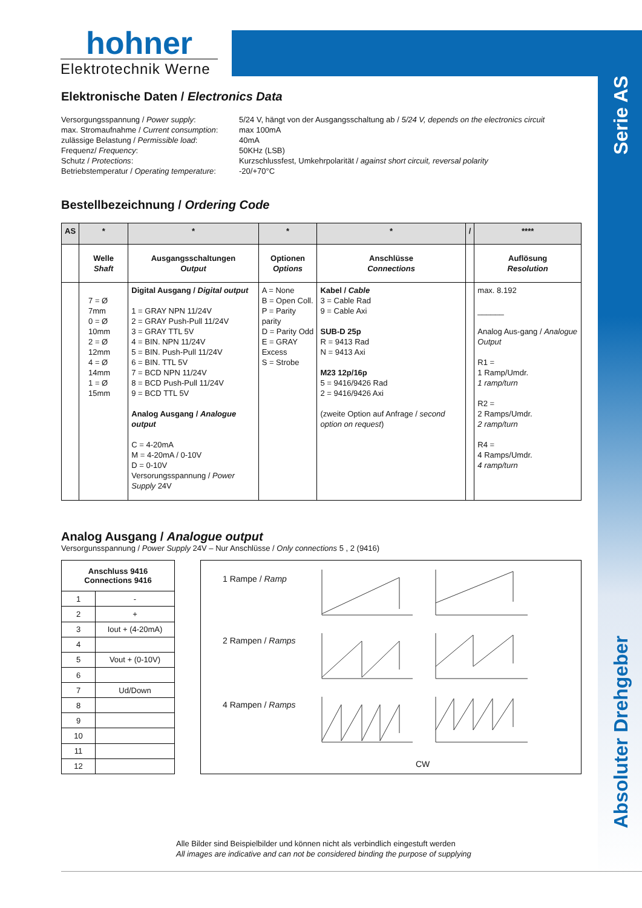hohner
Elektrotechnik Werne
Serie AS
Absoluter Drehgeber
Elektronische Daten / Electronics Data
Versorgungsspannung / Power supply:
5/24 V, hängt von der Ausgangsschaltung ab / 5/24 V, depends on the electronics circuit
max. Stromaufnahme / Current consumption:
max 100mA
zulässige Belastung / Permissible load:
40mA
Frequenz/ Frequency:
50KHz (LSB)
Schutz / Protections:
Kurzschlussfest, Umkehrpolarität / against short circuit, reversal polarity
Betriebstemperatur / Operating temperature:
-20/+70°C
Bestellbezeichnung / Ordering Code
| AS | * | * | * | * | / | **** |
| --- | --- | --- | --- | --- | --- | --- |
| | Welle Shaft | Ausgangsschaltungen Output | Optionen Options | Anschlüsse Connections | | Auflösung Resolution |
| | 7 = Ø 7mm 0 = Ø 10mm 2 = Ø 12mm 4 = Ø 14mm 1 = Ø 15mm | Digital Ausgang / Digital output 1 = GRAY NPN 11/24V 2 = GRAY Push-Pull 11/24V 3 = GRAY TTL 5V 4 = BIN. NPN 11/24V 5 = BIN. Push-Pull 11/24V 6 = BIN. TTL 5V 7 = BCD NPN 11/24V 8 = BCD Push-Pull 11/24V 9 = BCD TTL 5V Analog Ausgang / Analogue output C = 4-20mA M = 4-20mA / 0-10V D = 0-10V Versorungsspannung / Power Supply 24V | A = None B = Open Coll. P = Parity parity D = Parity Odd E = GRAY Excess S = Strobe | Kabel / Cable 3 = Cable Rad 9 = Cable Axi SUB-D 25p R = 9413 Rad N = 9413 Axi M23 12p/16p 5 = 9416/9426 Rad 2 = 9416/9426 Axi (zweite Option auf Anfrage / second option on request ) | | max. 8.192 ______ Analog Aus-gang / Analogue Output R1 = 1 Ramp/Umdr. 1 ramp/turn R2 = 2 Ramps/Umdr. 2 ramp/turn R4 = 4 Ramps/Umdr. 4 ramp/turn |
Analog Ausgang / Analogue output
Versorgunsspannung / Power Supply 24V – Nur Anschlüsse / Only connections 5 , 2 (9416)
| Anschluss 9416 Connections 9416 | |
| 1 | - |
| 2 | + |
| 3 | Iout + (4-20mA) |
| 4 | |
| 5 | Vout + (0-10V) |
| 6 | |
| 7 | Ud/Down |
| 8 | |
| 9 | |
| 10 | |
| 11 | |
| 12 | |
1 Rampe / Ramp
2 Rampen / Ramps
4 Rampen / Ramps
CW
Alle Bilder sind Beispielbilder und können nicht als verbindlich eingestuft werden
All images are indicative and can not be considered binding the purpose of supplying